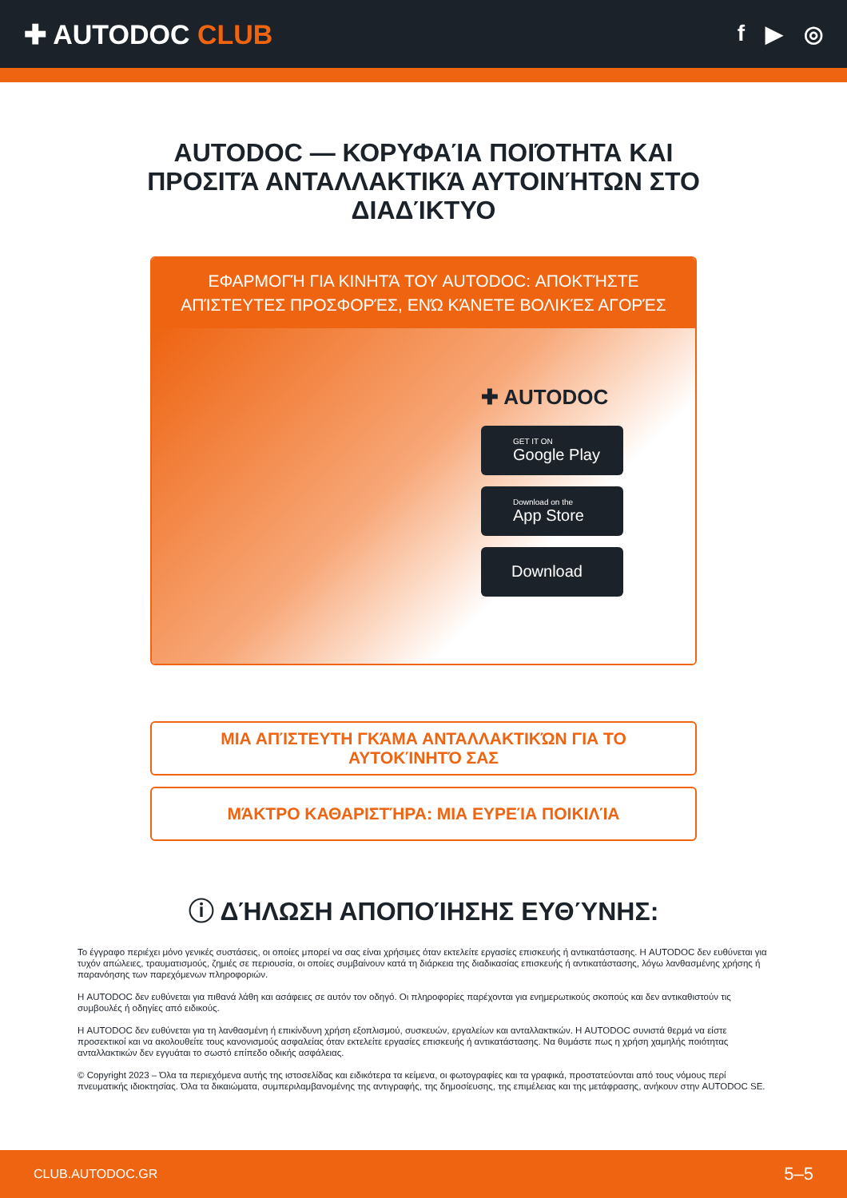✚ AUTODOC CLUB
f ▶ ◎
AUTODOC — ΚΟΡΥΦΑΊΑ ΠΟΙΌΤΗΤΑ ΚΑΙ ΠΡΟΣΙΤΆ ΑΝΤΑΛΛΑΚΤΙΚΆ ΑΥΤΟΙΝΉΤΩΝ ΣΤΟ ΔΙΑΔΊΚΤΥΟ
ΕΦΑΡΜΟΓΉ ΓΙΑ ΚΙΝΗΤΆ ΤΟΥ AUTODOC: ΑΠΟΚΤΉΣΤΕ ΑΠΊΣΤΕΥΤΕΣ ΠΡΟΣΦΟΡΈΣ, ΕΝΏ ΚΆΝΕΤΕ ΒΟΛΙΚΈΣ ΑΓΟΡΈΣ
✚ AUTODOC
GET IT ON
Google Play
Download on the
App Store
Download
ΜΙΑ ΑΠΊΣΤΕΥΤΗ ΓΚΆΜΑ ΑΝΤΑΛΛΑΚΤΙΚΏΝ ΓΙΑ ΤΟ ΑΥΤΟΚΊΝΗΤΌ ΣΑΣ
ΜΆΚΤΡΟ ΚΑΘΑΡΙΣΤΉΡΑ: ΜΙΑ ΕΥΡΕΊΑ ΠΟΙΚΙΛΊΑ
ⓘ ΔΉΛΩΣΗ ΑΠΟΠΟΊΗΣΗΣ ΕΥΘΎΝΗΣ:
Το έγγραφο περιέχει μόνο γενικές συστάσεις, οι οποίες μπορεί να σας είναι χρήσιμες όταν εκτελείτε εργασίες επισκευής ή αντικατάστασης. Η AUTODOC δεν ευθύνεται για τυχόν απώλειες, τραυματισμούς, ζημιές σε περιουσία, οι οποίες συμβαίνουν κατά τη διάρκεια της διαδικασίας επισκευής ή αντικατάστασης, λόγω λανθασμένης χρήσης ή παρανόησης των παρεχόμενων πληροφοριών.
Η AUTODOC δεν ευθύνεται για πιθανά λάθη και ασάφειες σε αυτόν τον οδηγό. Οι πληροφορίες παρέχονται για ενημερωτικούς σκοπούς και δεν αντικαθιστούν τις συμβουλές ή οδηγίες από ειδικούς.
Η AUTODOC δεν ευθύνεται για τη λανθασμένη ή επικίνδυνη χρήση εξοπλισμού, συσκευών, εργαλείων και ανταλλακτικών. Η AUTODOC συνιστά θερμά να είστε προσεκτικοί και να ακολουθείτε τους κανονισμούς ασφαλείας όταν εκτελείτε εργασίες επισκευής ή αντικατάστασης. Να θυμάστε πως η χρήση χαμηλής ποιότητας ανταλλακτικών δεν εγγυάται το σωστό επίπεδο οδικής ασφάλειας.
© Copyright 2023 – Όλα τα περιεχόμενα αυτής της ιστοσελίδας και ειδικότερα τα κείμενα, οι φωτογραφίες και τα γραφικά, προστατεύονται από τους νόμους περί πνευματικής ιδιοκτησίας. Όλα τα δικαιώματα, συμπεριλαμβανομένης της αντιγραφής, της δημοσίευσης, της επιμέλειας και της μετάφρασης, ανήκουν στην AUTODOC SE.
CLUB.AUTODOC.GR 5–5